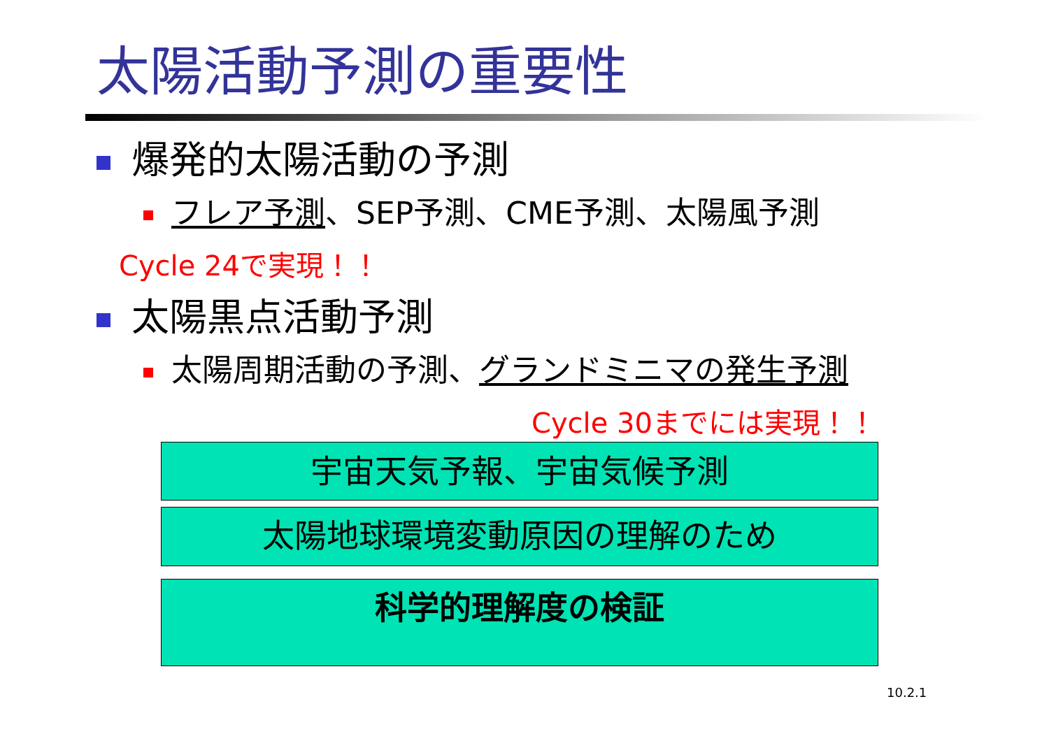太陽活動予測の重要性
爆発的太陽活動の予測
フレア予測、SEP予測、CME予測、太陽風予測
Cycle 24で実現！！
太陽黒点活動予測
太陽周期活動の予測、グランドミニマの発生予測
Cycle 30までには実現！！
宇宙天気予報、宇宙気候予測
太陽地球環境変動原因の理解のため
科学的理解度の検証
10.2.1